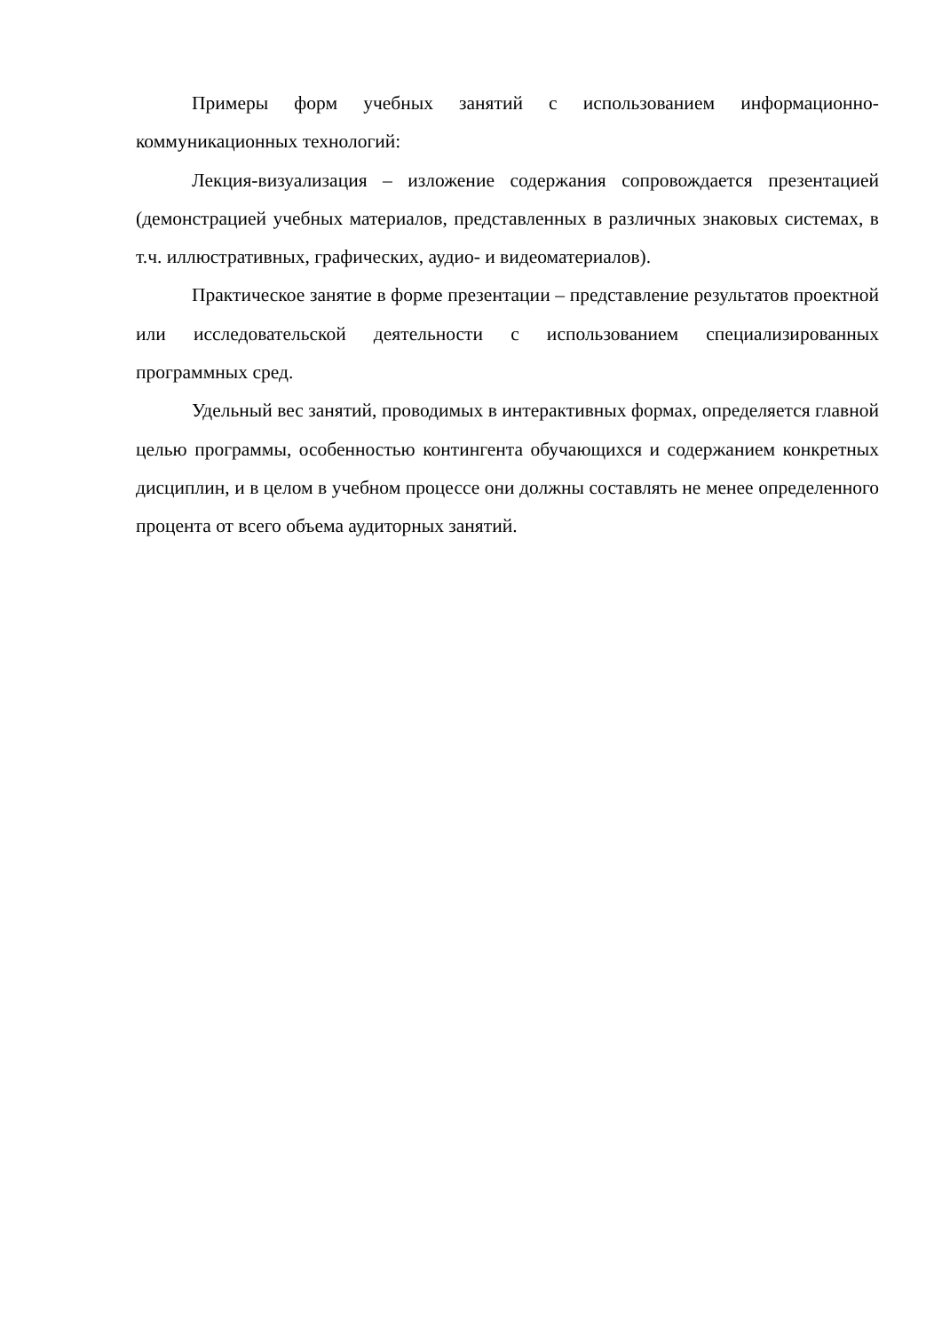Примеры форм учебных занятий с использованием информационно-коммуникационных технологий:
Лекция-визуализация – изложение содержания сопровождается презентацией (демонстрацией учебных материалов, представленных в различных знаковых системах, в т.ч. иллюстративных, графических, аудио- и видеоматериалов).
Практическое занятие в форме презентации – представление результатов проектной или исследовательской деятельности с использованием специализированных программных сред.
Удельный вес занятий, проводимых в интерактивных формах, определяется главной целью программы, особенностью контингента обучающихся и содержанием конкретных дисциплин, и в целом в учебном процессе они должны составлять не менее определенного процента от всего объема аудиторных занятий.